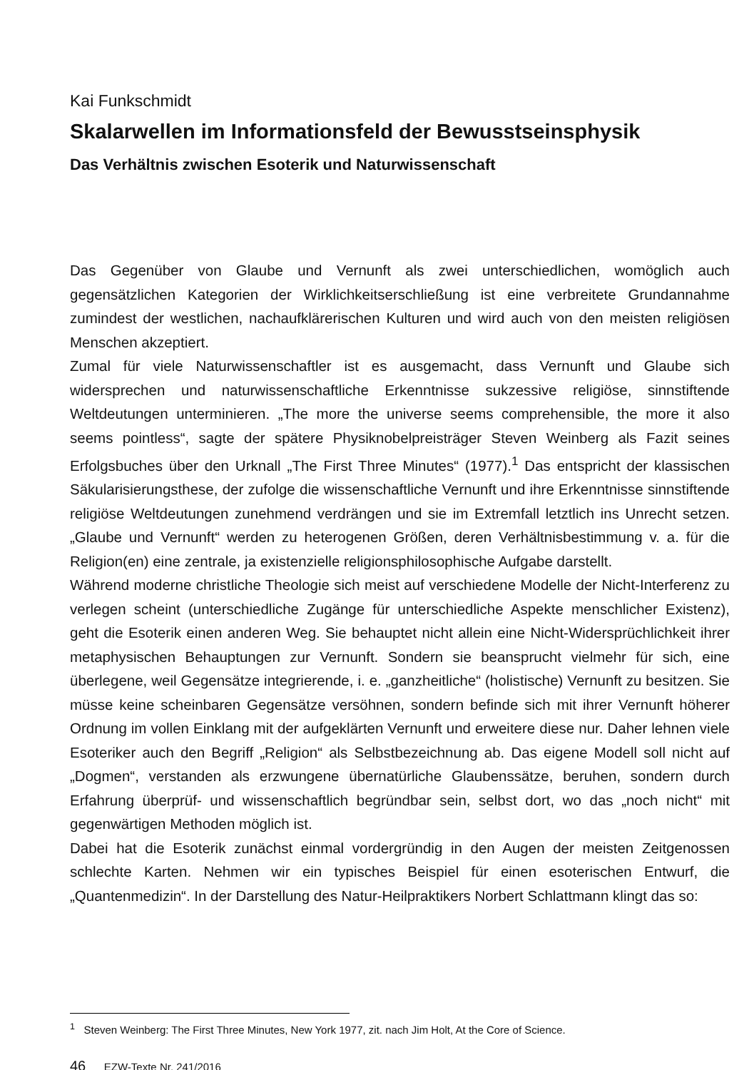Kai Funkschmidt
Skalarwellen im Informationsfeld der Bewusstseinsphysik
Das Verhältnis zwischen Esoterik und Naturwissenschaft
Das Gegenüber von Glaube und Vernunft als zwei unterschiedlichen, womöglich auch gegensätzlichen Kategorien der Wirklichkeitserschließung ist eine verbreitete Grundannahme zumindest der westlichen, nachaufklärerischen Kulturen und wird auch von den meisten religiösen Menschen akzeptiert.
Zumal für viele Naturwissenschaftler ist es ausgemacht, dass Vernunft und Glaube sich widersprechen und naturwissenschaftliche Erkenntnisse sukzessive religiöse, sinnstiftende Weltdeutungen unterminieren. „The more the universe seems comprehensible, the more it also seems pointless“, sagte der spätere Physiknobelpreisträger Steven Weinberg als Fazit seines Erfolgsbuches über den Urknall „The First Three Minutes“ (1977).<sup>1</sup> Das entspricht der klassischen Säkularisierungsthese, der zufolge die wissenschaftliche Vernunft und ihre Erkenntnisse sinnstiftende religiöse Weltdeutungen zunehmend verdrängen und sie im Extremfall letztlich ins Unrecht setzen. „Glaube und Vernunft“ werden zu heterogenen Größen, deren Verhältnisbestimmung v. a. für die Religion(en) eine zentrale, ja existenzielle religionsphilosophische Aufgabe darstellt.
Während moderne christliche Theologie sich meist auf verschiedene Modelle der Nicht-Interferenz zu verlegen scheint (unterschiedliche Zugänge für unterschiedliche Aspekte menschlicher Existenz), geht die Esoterik einen anderen Weg. Sie behauptet nicht allein eine Nicht-Widersprüchlichkeit ihrer metaphysischen Behauptungen zur Vernunft. Sondern sie beansprucht vielmehr für sich, eine überlegene, weil Gegensätze integrierende, i. e. „ganzheitliche“ (holistische) Vernunft zu besitzen. Sie müsse keine scheinbaren Gegensätze versöhnen, sondern befinde sich mit ihrer Vernunft höherer Ordnung im vollen Einklang mit der aufgeklärten Vernunft und erweitere diese nur. Daher lehnen viele Esoteriker auch den Begriff „Religion“ als Selbstbezeichnung ab. Das eigene Modell soll nicht auf „Dogmen“, verstanden als erzwungene übernatürliche Glaubenssätze, beruhen, sondern durch Erfahrung überprüf- und wissenschaftlich begründbar sein, selbst dort, wo das „noch nicht“ mit gegenwärtigen Methoden möglich ist.
Dabei hat die Esoterik zunächst einmal vordergründig in den Augen der meisten Zeitgenossen schlechte Karten. Nehmen wir ein typisches Beispiel für einen esoterischen Entwurf, die „Quantenmedizin“. In der Darstellung des Natur-Heilpraktikers Norbert Schlattmann klingt das so:
<sup>1</sup> Steven Weinberg: The First Three Minutes, New York 1977, zit. nach Jim Holt, At the Core of Science.
46 EZW-Texte Nr. 241/2016